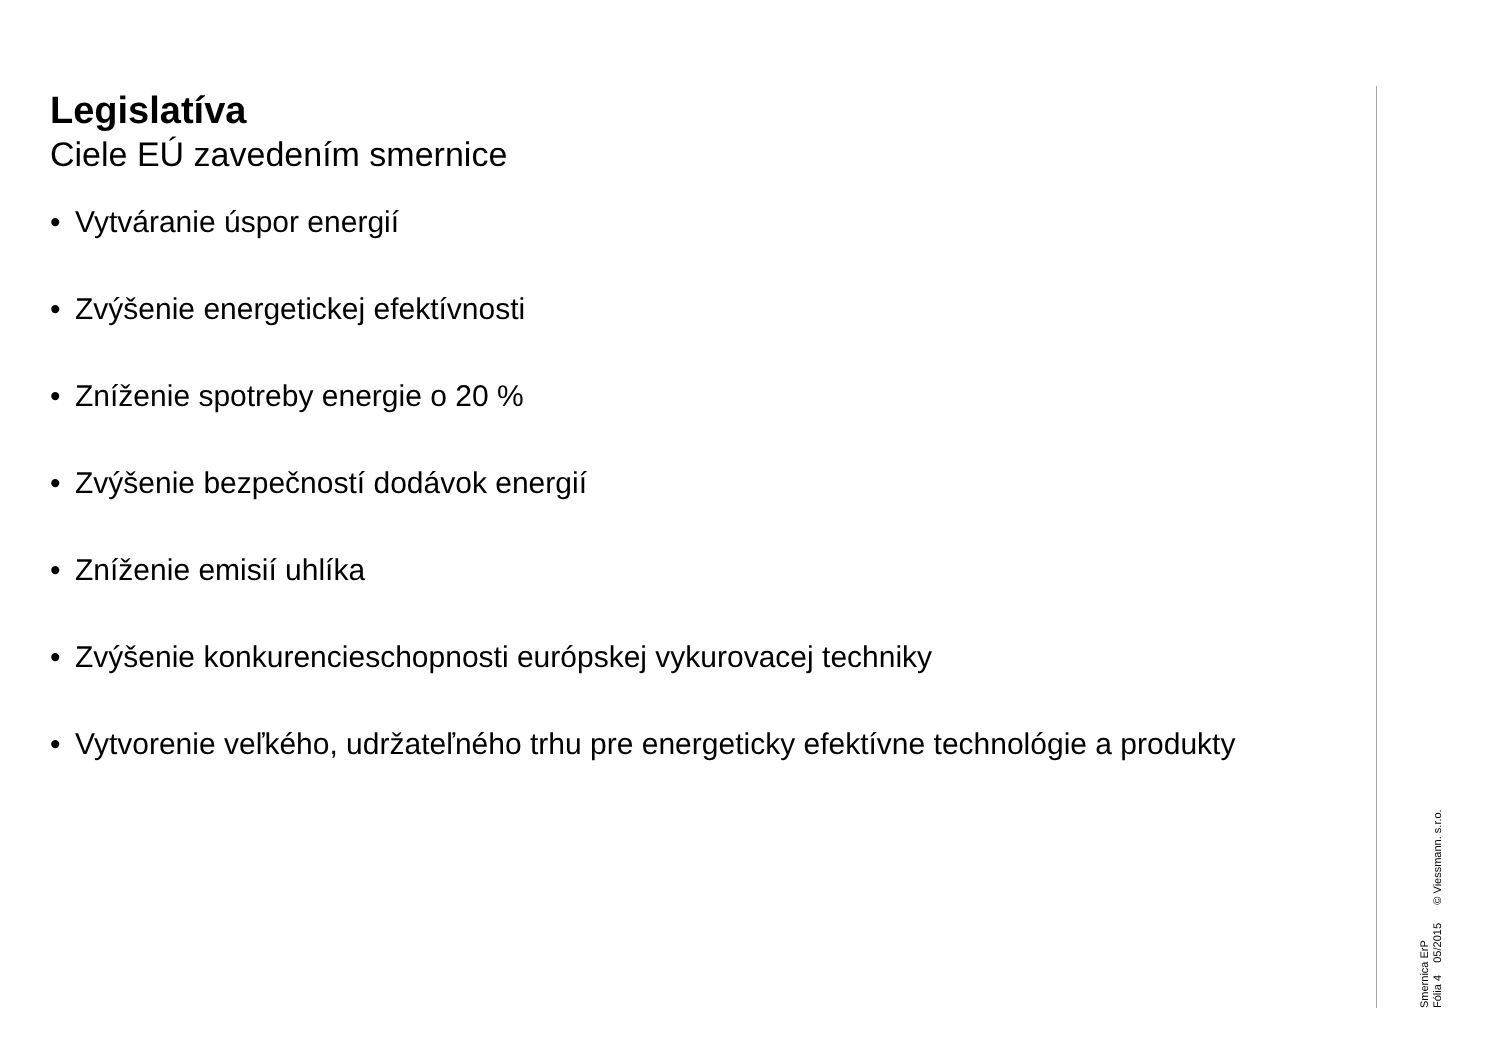Legislatíva
Ciele EÚ zavedením smernice
• Vytváranie úspor energií
• Zvýšenie energetickej efektívnosti
• Zníženie spotreby energie o 20 %
• Zvýšenie bezpečností dodávok energií
• Zníženie emisií uhlíka
• Zvýšenie konkurencieschopnosti európskej vykurovacej techniky
• Vytvorenie veľkého, udržateľného trhu pre energeticky efektívne technológie a produkty
Smernica ErP
Fólia 4 05/2015 © Viessmann. s.r.o.